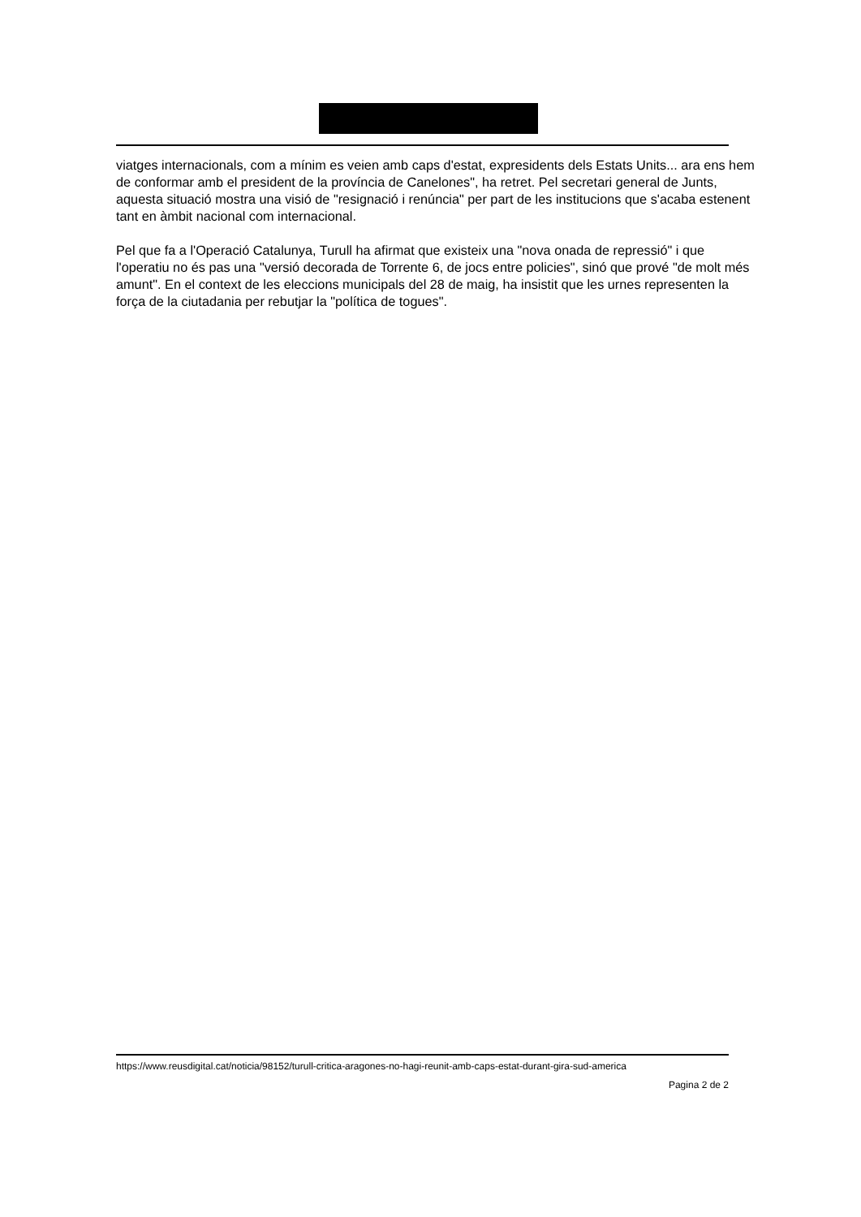viatges internacionals, com a mínim es veien amb caps d'estat, expresidents dels Estats Units... ara ens hem de conformar amb el president de la província de Canelones", ha retret. Pel secretari general de Junts, aquesta situació mostra una visió de "resignació i renúncia" per part de les institucions que s'acaba estenent tant en àmbit nacional com internacional.
Pel que fa a l'Operació Catalunya, Turull ha afirmat que existeix una "nova onada de repressió" i que l'operatiu no és pas una "versió decorada de Torrente 6, de jocs entre policies", sinó que prové "de molt més amunt". En el context de les eleccions municipals del 28 de maig, ha insistit que les urnes representen la força de la ciutadania per rebutjar la "política de togues".
https://www.reusdigital.cat/noticia/98152/turull-critica-aragones-no-hagi-reunit-amb-caps-estat-durant-gira-sud-america
Pagina 2 de 2